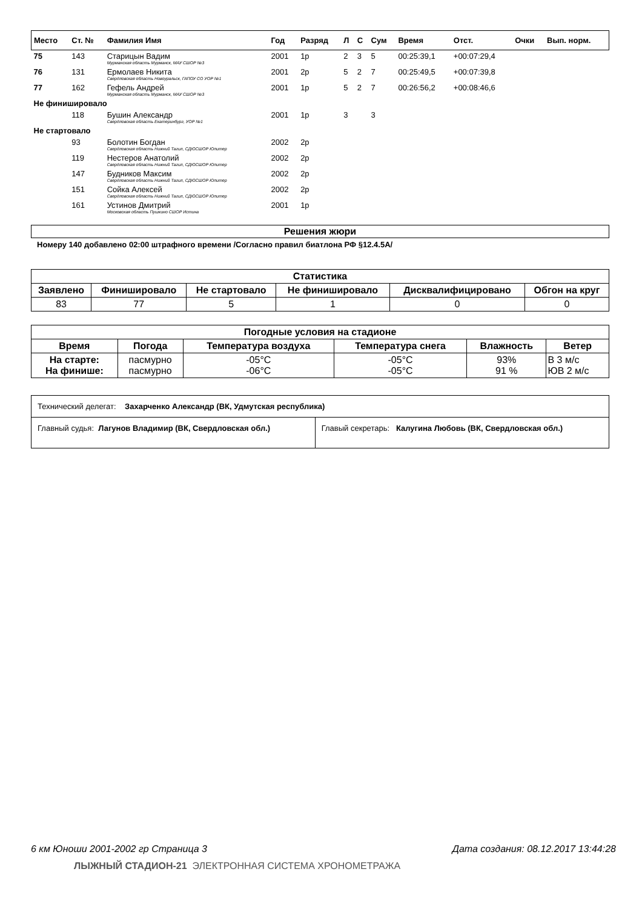| Место | Ст. № | Фамилия Имя | Год | Разряд | Л | С | Сум | Время | Отст. | Очки | Вып. норм. |
| --- | --- | --- | --- | --- | --- | --- | --- | --- | --- | --- | --- |
| 75 | 143 | Старицын Вадим Мурманская область Мурманск, МАУ СШОР №3 | 2001 | 1р | 2 | 3 | 5 | 00:25:39,1 | +00:07:29,4 | | |
| 76 | 131 | Ермолаев Никита Свердловская область Новоуральск, ГАПОУ СО УОР №1 | 2001 | 2р | 5 | 2 | 7 | 00:25:49,5 | +00:07:39,8 | | |
| 77 | 162 | Гефель Андрей Мурманская область Мурманск, МАУ СШОР №3 | 2001 | 1р | 5 | 2 | 7 | 00:26:56,2 | +00:08:46,6 | | |
| Не финишировало | | | | | | | | | | | |
| | 118 | Бушин Александр Свердловская область Екатеринбург, УОР №1 | 2001 | 1р | 3 | | 3 | | | | |
| Не стартовало | | | | | | | | | | | |
| | 93 | Болотин Богдан Свердловская область Нижний Тагил, СДЮСШОР Юпитер | 2002 | 2р | | | | | | | |
| | 119 | Нестеров Анатолий Свердловская область Нижний Тагил, СДЮСШОР Юпитер | 2002 | 2р | | | | | | | |
| | 147 | Будников Максим Свердловская область Нижний Тагил, СДЮСШОР Юпитер | 2002 | 2р | | | | | | | |
| | 151 | Сойка Алексей Свердловская область Нижний Тагил, СДЮСШОР Юпитер | 2002 | 2р | | | | | | | |
| | 161 | Устинов Дмитрий Московская область Пушкино СШОР Истина | 2001 | 1р | | | | | | | |
Решения жюри
Номеру 140 добавлено 02:00 штрафного времени /Согласно правил биатлона РФ §12.4.5А/
| Статистика | | | | | |
| --- | --- | --- | --- | --- | --- |
| Заявлено | Финишировало | Не стартовало | Не финишировало | Дисквалифицировано | Обгон на круг |
| 83 | 77 | 5 | 1 | 0 | 0 |
| Погодные условия на стадионе | | | | | |
| --- | --- | --- | --- | --- | --- |
| Время | Погода | Температура воздуха | Температура снега | Влажность | Ветер |
| На старте: На финише: | пасмурно пасмурно | -05°C -06°C | -05°C -05°C | 93% 91 % | В 3 м/с ЮВ 2 м/с |
| Технический делегат: Захарченко Александр (ВК, Удмутская республика) | |
| Главный судья: Лагунов Владимир (ВК, Свердловская обл.) | Главый секретарь: Калугина Любовь (ВК, Свердловская обл.) |
6 км Юноши 2001-2002 гр Страница 3 Дата создания: 08.12.2017 13:44:28
ЛЫЖНЫЙ СТАДИОН-21 ЭЛЕКТРОННАЯ СИСТЕМА ХРОНОМЕТРАЖА